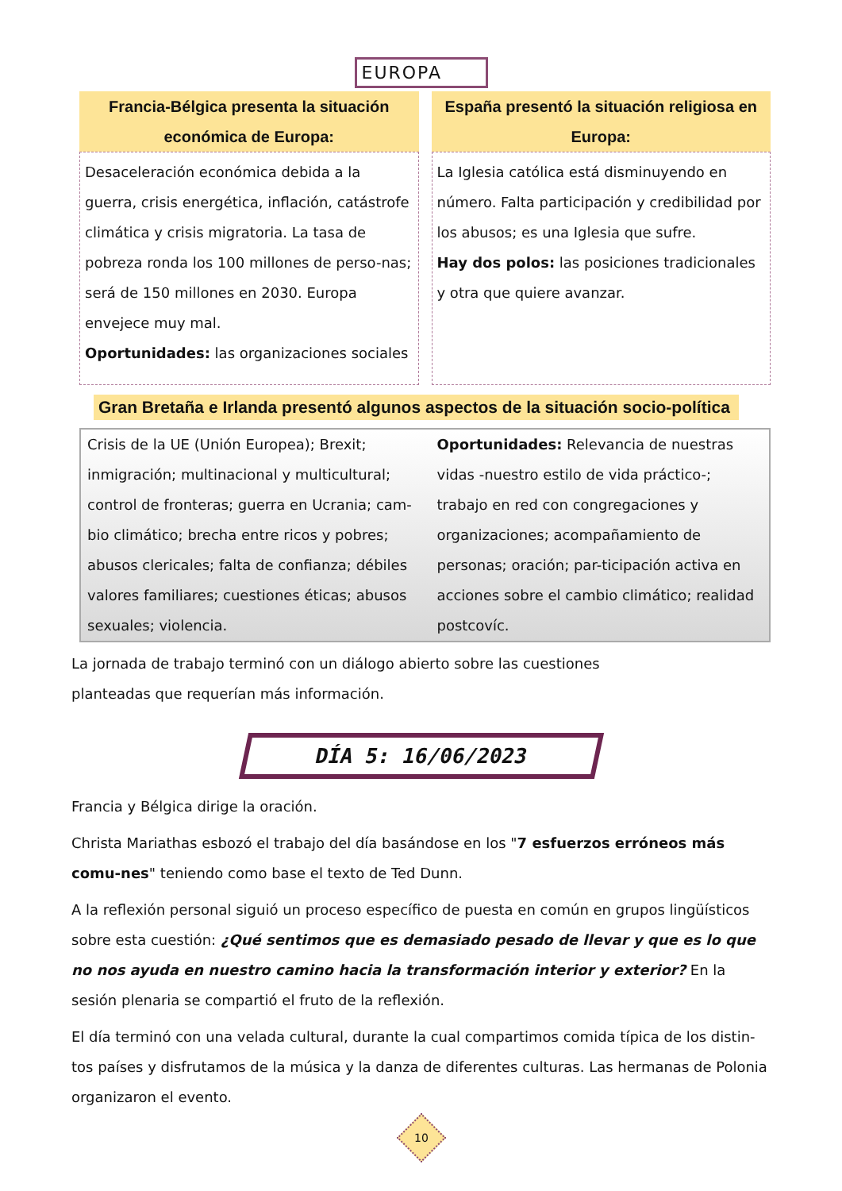EUROPA
Francia-Bélgica presenta la situación económica de Europa:
Desaceleración económica debida a la guerra, crisis energética, inflación, catástrofe climática y crisis migratoria. La tasa de pobreza ronda los 100 millones de perso-nas; será de 150 millones en 2030. Europa envejece muy mal.
Oportunidades: las organizaciones sociales
España presentó la situación religiosa en Europa:
La Iglesia católica está disminuyendo en número. Falta participación y credibilidad por los abusos; es una Iglesia que sufre.
Hay dos polos: las posiciones tradicionales y otra que quiere avanzar.
Gran Bretaña e Irlanda presentó algunos aspectos de la situación socio-política
Crisis de la UE (Unión Europea); Brexit; inmigración; multinacional y multicultural; control de fronteras; guerra en Ucrania; cam-bio climático; brecha entre ricos y pobres; abusos clericales; falta de confianza; débiles valores familiares; cuestiones éticas; abusos sexuales; violencia.
Oportunidades: Relevancia de nuestras vidas -nuestro estilo de vida práctico-; trabajo en red con congregaciones y organizaciones; acompañamiento de personas; oración; par-ticipación activa en acciones sobre el cambio climático; realidad postcovíc.
La jornada de trabajo terminó con un diálogo abierto sobre las cuestiones planteadas que requerían más información.
DÍA 5: 16/06/2023
Francia y Bélgica dirige la oración.
Christa Mariathas esbozó el trabajo del día basándose en los "7 esfuerzos erróneos más comu-nes" teniendo como base el texto de Ted Dunn.
A la reflexión personal siguió un proceso específico de puesta en común en grupos lingüísticos sobre esta cuestión: ¿Qué sentimos que es demasiado pesado de llevar y que es lo que no nos ayuda en nuestro camino hacia la transformación interior y exterior? En la sesión plenaria se compartió el fruto de la reflexión.
El día terminó con una velada cultural, durante la cual compartimos comida típica de los distin-tos países y disfrutamos de la música y la danza de diferentes culturas. Las hermanas de Polonia organizaron el evento.
10